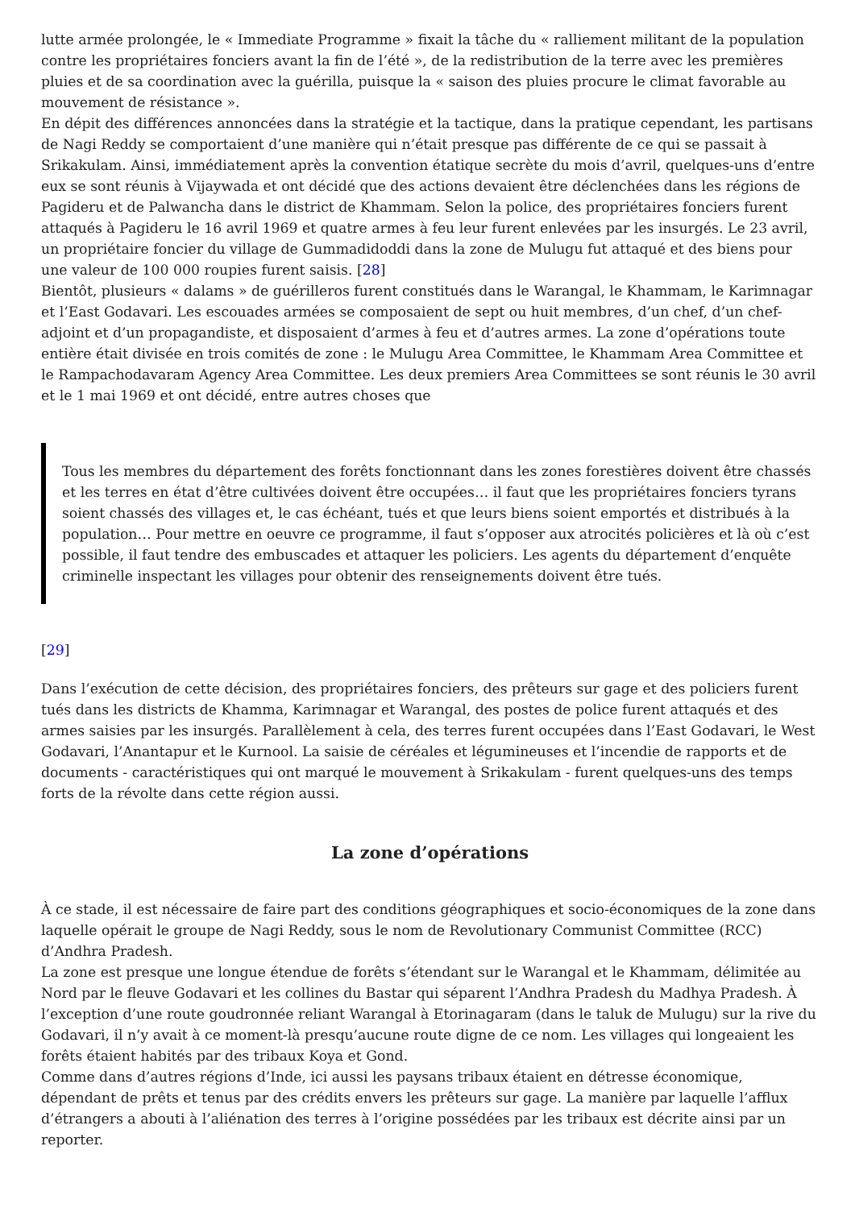lutte armée prolongée, le « Immediate Programme » fixait la tâche du « ralliement militant de la population contre les propriétaires fonciers avant la fin de l’été », de la redistribution de la terre avec les premières pluies et de sa coordination avec la guérilla, puisque la « saison des pluies procure le climat favorable au mouvement de résistance ».
En dépit des différences annoncées dans la stratégie et la tactique, dans la pratique cependant, les partisans de Nagi Reddy se comportaient d’une manière qui n’était presque pas différente de ce qui se passait à Srikakulam. Ainsi, immédiatement après la convention étatique secrète du mois d’avril, quelques-uns d’entre eux se sont réunis à Vijaywada et ont décidé que des actions devaient être déclenchées dans les régions de Pagideru et de Palwancha dans le district de Khammam. Selon la police, des propriétaires fonciers furent attaqués à Pagideru le 16 avril 1969 et quatre armes à feu leur furent enlevées par les insurgés. Le 23 avril, un propriétaire foncier du village de Gummadidoddi dans la zone de Mulugu fut attaqué et des biens pour une valeur de 100 000 roupies furent saisis. [28]
Bientôt, plusieurs « dalams » de guérilleros furent constitués dans le Warangal, le Khammam, le Karimnagar et l’East Godavari. Les escouades armées se composaient de sept ou huit membres, d’un chef, d’un chef-adjoint et d’un propagandiste, et disposaient d’armes à feu et d’autres armes. La zone d’opérations toute entière était divisée en trois comités de zone : le Mulugu Area Committee, le Khammam Area Committee et le Rampachodavaram Agency Area Committee. Les deux premiers Area Committees se sont réunis le 30 avril et le 1 mai 1969 et ont décidé, entre autres choses que
Tous les membres du département des forêts fonctionnant dans les zones forestières doivent être chassés et les terres en état d’être cultivées doivent être occupées… il faut que les propriétaires fonciers tyrans soient chassés des villages et, le cas échéant, tués et que leurs biens soient emportés et distribués à la population… Pour mettre en oeuvre ce programme, il faut s’opposer aux atrocités policières et là où c’est possible, il faut tendre des embuscades et attaquer les policiers. Les agents du département d’enquête criminelle inspectant les villages pour obtenir des renseignements doivent être tués.
[29]
Dans l’exécution de cette décision, des propriétaires fonciers, des prêteurs sur gage et des policiers furent tués dans les districts de Khamma, Karimnagar et Warangal, des postes de police furent attaqués et des armes saisies par les insurgés. Parallèlement à cela, des terres furent occupées dans l’East Godavari, le West Godavari, l’Anantapur et le Kurnool. La saisie de céréales et légumineuses et l’incendie de rapports et de documents - caractéristiques qui ont marqué le mouvement à Srikakulam - furent quelques-uns des temps forts de la révolte dans cette région aussi.
La zone d’opérations
À ce stade, il est nécessaire de faire part des conditions géographiques et socio-économiques de la zone dans laquelle opérait le groupe de Nagi Reddy, sous le nom de Revolutionary Communist Committee (RCC) d’Andhra Pradesh.
La zone est presque une longue étendue de forêts s’étendant sur le Warangal et le Khammam, délimitée au Nord par le fleuve Godavari et les collines du Bastar qui séparent l’Andhra Pradesh du Madhya Pradesh. À l’exception d’une route goudronnée reliant Warangal à Etorinagaram (dans le taluk de Mulugu) sur la rive du Godavari, il n’y avait à ce moment-là presqu’aucune route digne de ce nom. Les villages qui longeaient les forêts étaient habités par des tribaux Koya et Gond.
Comme dans d’autres régions d’Inde, ici aussi les paysans tribaux étaient en détresse économique, dépendant de prêts et tenus par des crédits envers les prêteurs sur gage. La manière par laquelle l’afflux d’étrangers a abouti à l’aliénation des terres à l’origine possédées par les tribaux est décrite ainsi par un reporter.